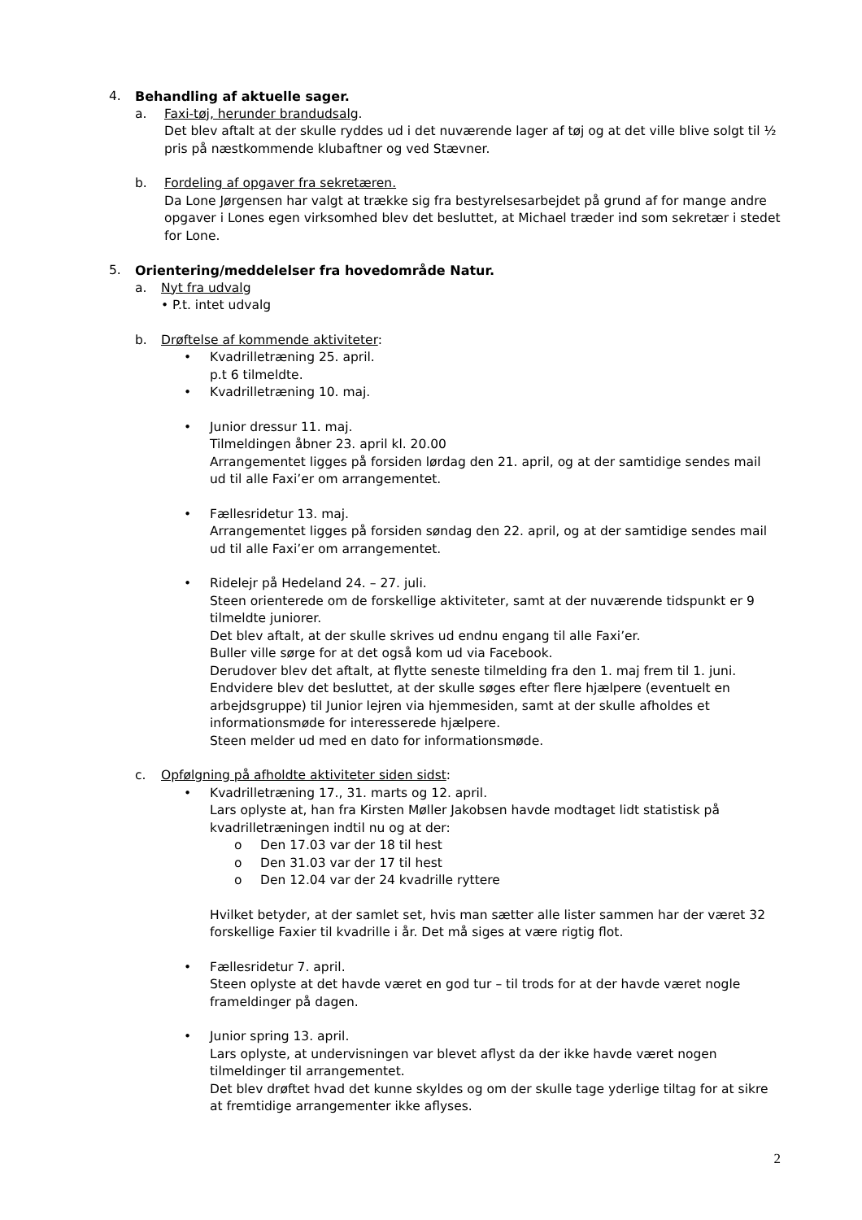4. Behandling af aktuelle sager.
a. Faxi-tøj, herunder brandudsalg.
Det blev aftalt at der skulle ryddes ud i det nuværende lager af tøj og at det ville blive solgt til ½ pris på næstkommende klubaftner og ved Stævner.
b. Fordeling af opgaver fra sekretæren.
Da Lone Jørgensen har valgt at trække sig fra bestyrelsesarbejdet på grund af for mange andre opgaver i Lones egen virksomhed blev det besluttet, at Michael træder ind som sekretær i stedet for Lone.
5. Orientering/meddelelser fra hovedområde Natur.
a. Nyt fra udvalg
• P.t. intet udvalg
b. Drøftelse af kommende aktiviteter:
• Kvadrilletræning 25. april.
p.t 6 tilmeldte.
• Kvadrilletræning 10. maj.
• Junior dressur 11. maj.
Tilmeldingen åbner 23. april kl. 20.00
Arrangementet ligges på forsiden lørdag den 21. april, og at der samtidige sendes mail ud til alle Faxi’er om arrangementet.
• Fællesridetur 13. maj.
Arrangementet ligges på forsiden søndag den 22. april, og at der samtidige sendes mail ud til alle Faxi’er om arrangementet.
• Ridelejr på Hedeland 24. – 27. juli.
Steen orienterede om de forskellige aktiviteter, samt at der nuværende tidspunkt er 9 tilmeldte juniorer.
Det blev aftalt, at der skulle skrives ud endnu engang til alle Faxi’er.
Buller ville sørge for at det også kom ud via Facebook.
Derudover blev det aftalt, at flytte seneste tilmelding fra den 1. maj frem til 1. juni.
Endvidere blev det besluttet, at der skulle søges efter flere hjælpere (eventuelt en arbejdsgruppe) til Junior lejren via hjemmesiden, samt at der skulle afholdes et informationsmøde for interesserede hjælpere.
Steen melder ud med en dato for informationsmøde.
c. Opfølgning på afholdte aktiviteter siden sidst:
• Kvadrilletræning 17., 31. marts og 12. april.
Lars oplyste at, han fra Kirsten Møller Jakobsen havde modtaget lidt statistisk på kvadrilletræningen indtil nu og at der:
o Den 17.03 var der 18 til hest
o Den 31.03 var der 17 til hest
o Den 12.04 var der 24 kvadrille ryttere
Hvilket betyder, at der samlet set, hvis man sætter alle lister sammen har der været 32 forskellige Faxier til kvadrille i år. Det må siges at være rigtig flot.
• Fællesridetur 7. april.
Steen oplyste at det havde været en god tur – til trods for at der havde været nogle frameldinger på dagen.
• Junior spring 13. april.
Lars oplyste, at undervisningen var blevet aflyst da der ikke havde været nogen tilmeldinger til arrangementet.
Det blev drøftet hvad det kunne skyldes og om der skulle tage yderlige tiltag for at sikre at fremtidige arrangementer ikke aflyses.
2